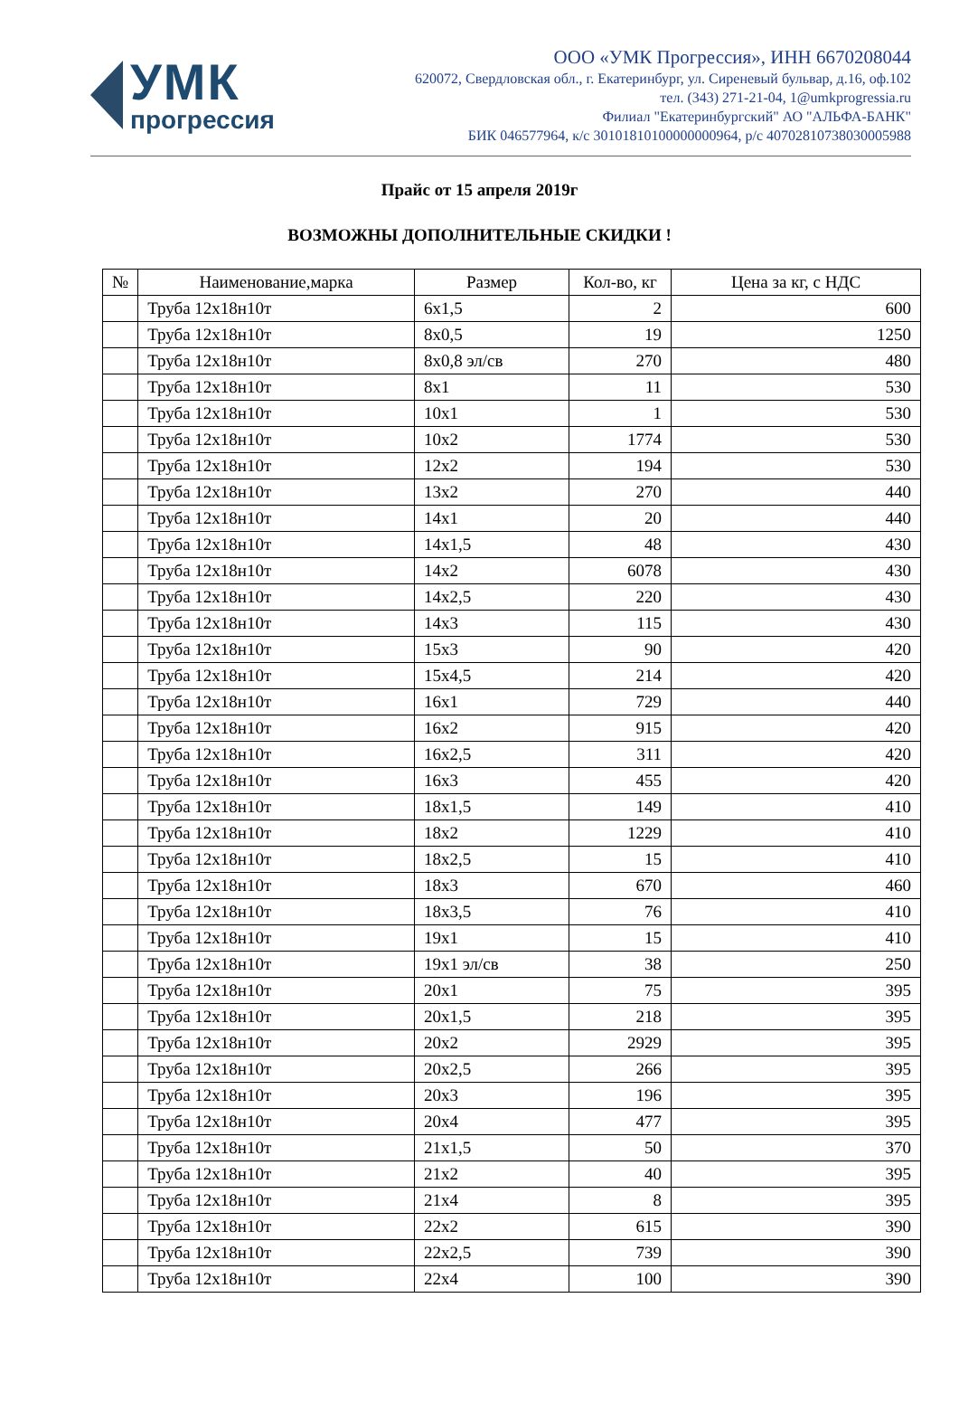УМК
прогрессия
ООО «УМК Прогрессия», ИНН 6670208044
620072, Свердловская обл., г. Екатеринбург, ул. Сиреневый бульвар, д.16, оф.102
тел. (343) 271-21-04, 1@umkprogressia.ru
Филиал "Екатеринбургский" АО "АЛЬФА-БАНК"
БИК 046577964, к/с 30101810100000000964, р/с 40702810738030005988
Прайс от 15 апреля 2019г
ВОЗМОЖНЫ ДОПОЛНИТЕЛЬНЫЕ СКИДКИ !
| № | Наименование,марка | Размер | Кол-во, кг | Цена за кг, с НДС |
| --- | --- | --- | --- | --- |
| | Труба 12х18н10т | 6х1,5 | 2 | 600 |
| | Труба 12х18н10т | 8х0,5 | 19 | 1250 |
| | Труба 12х18н10т | 8х0,8 эл/св | 270 | 480 |
| | Труба 12х18н10т | 8х1 | 11 | 530 |
| | Труба 12х18н10т | 10х1 | 1 | 530 |
| | Труба 12х18н10т | 10х2 | 1774 | 530 |
| | Труба 12х18н10т | 12х2 | 194 | 530 |
| | Труба 12х18н10т | 13х2 | 270 | 440 |
| | Труба 12х18н10т | 14х1 | 20 | 440 |
| | Труба 12х18н10т | 14х1,5 | 48 | 430 |
| | Труба 12х18н10т | 14х2 | 6078 | 430 |
| | Труба 12х18н10т | 14х2,5 | 220 | 430 |
| | Труба 12х18н10т | 14х3 | 115 | 430 |
| | Труба 12х18н10т | 15х3 | 90 | 420 |
| | Труба 12х18н10т | 15х4,5 | 214 | 420 |
| | Труба 12х18н10т | 16х1 | 729 | 440 |
| | Труба 12х18н10т | 16х2 | 915 | 420 |
| | Труба 12х18н10т | 16х2,5 | 311 | 420 |
| | Труба 12х18н10т | 16х3 | 455 | 420 |
| | Труба 12х18н10т | 18х1,5 | 149 | 410 |
| | Труба 12х18н10т | 18х2 | 1229 | 410 |
| | Труба 12х18н10т | 18х2,5 | 15 | 410 |
| | Труба 12х18н10т | 18х3 | 670 | 460 |
| | Труба 12х18н10т | 18х3,5 | 76 | 410 |
| | Труба 12х18н10т | 19х1 | 15 | 410 |
| | Труба 12х18н10т | 19х1 эл/св | 38 | 250 |
| | Труба 12х18н10т | 20х1 | 75 | 395 |
| | Труба 12х18н10т | 20х1,5 | 218 | 395 |
| | Труба 12х18н10т | 20х2 | 2929 | 395 |
| | Труба 12х18н10т | 20х2,5 | 266 | 395 |
| | Труба 12х18н10т | 20х3 | 196 | 395 |
| | Труба 12х18н10т | 20х4 | 477 | 395 |
| | Труба 12х18н10т | 21х1,5 | 50 | 370 |
| | Труба 12х18н10т | 21х2 | 40 | 395 |
| | Труба 12х18н10т | 21х4 | 8 | 395 |
| | Труба 12х18н10т | 22х2 | 615 | 390 |
| | Труба 12х18н10т | 22х2,5 | 739 | 390 |
| | Труба 12х18н10т | 22х4 | 100 | 390 |